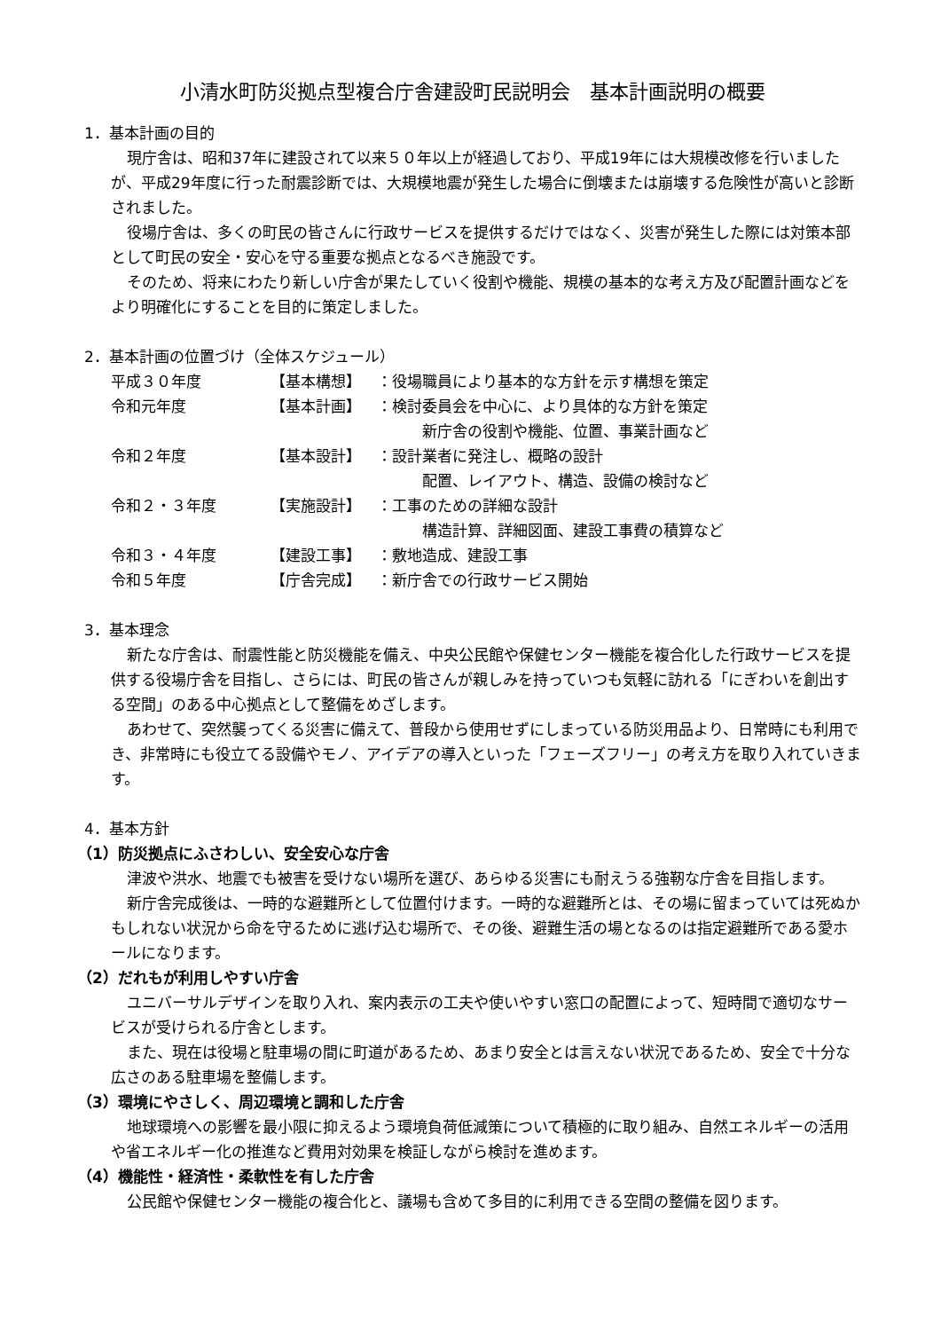小清水町防災拠点型複合庁舎建設町民説明会　基本計画説明の概要
1．基本計画の目的
現庁舎は、昭和37年に建設されて以来５０年以上が経過しており、平成19年には大規模改修を行いましたが、平成29年度に行った耐震診断では、大規模地震が発生した場合に倒壊または崩壊する危険性が高いと診断されました。
役場庁舎は、多くの町民の皆さんに行政サービスを提供するだけではなく、災害が発生した際には対策本部として町民の安全・安心を守る重要な拠点となるべき施設です。
そのため、将来にわたり新しい庁舎が果たしていく役割や機能、規模の基本的な考え方及び配置計画などをより明確化にすることを目的に策定しました。
2．基本計画の位置づけ（全体スケジュール）
| 平成３０年度 | 【基本構想】 | ：役場職員により基本的な方針を示す構想を策定 |
| 令和元年度 | 【基本計画】 | ：検討委員会を中心に、より具体的な方針を策定 新庁舎の役割や機能、位置、事業計画など |
| 令和２年度 | 【基本設計】 | ：設計業者に発注し、概略の設計 配置、レイアウト、構造、設備の検討など |
| 令和２・３年度 | 【実施設計】 | ：工事のための詳細な設計 構造計算、詳細図面、建設工事費の積算など |
| 令和３・４年度 | 【建設工事】 | ：敷地造成、建設工事 |
| 令和５年度 | 【庁舎完成】 | ：新庁舎での行政サービス開始 |
3．基本理念
新たな庁舎は、耐震性能と防災機能を備え、中央公民館や保健センター機能を複合化した行政サービスを提供する役場庁舎を目指し、さらには、町民の皆さんが親しみを持っていつも気軽に訪れる「にぎわいを創出する空間」のある中心拠点として整備をめざします。
あわせて、突然襲ってくる災害に備えて、普段から使用せずにしまっている防災用品より、日常時にも利用でき、非常時にも役立てる設備やモノ、アイデアの導入といった「フェーズフリー」の考え方を取り入れていきます。
4．基本方針
（1）防災拠点にふさわしい、安全安心な庁舎
津波や洪水、地震でも被害を受けない場所を選び、あらゆる災害にも耐えうる強靭な庁舎を目指します。
新庁舎完成後は、一時的な避難所として位置付けます。一時的な避難所とは、その場に留まっていては死ぬかもしれない状況から命を守るために逃げ込む場所で、その後、避難生活の場となるのは指定避難所である愛ホールになります。
（2）だれもが利用しやすい庁舎
ユニバーサルデザインを取り入れ、案内表示の工夫や使いやすい窓口の配置によって、短時間で適切なサービスが受けられる庁舎とします。
また、現在は役場と駐車場の間に町道があるため、あまり安全とは言えない状況であるため、安全で十分な広さのある駐車場を整備します。
（3）環境にやさしく、周辺環境と調和した庁舎
地球環境への影響を最小限に抑えるよう環境負荷低減策について積極的に取り組み、自然エネルギーの活用や省エネルギー化の推進など費用対効果を検証しながら検討を進めます。
（4）機能性・経済性・柔軟性を有した庁舎
公民館や保健センター機能の複合化と、議場も含めて多目的に利用できる空間の整備を図ります。